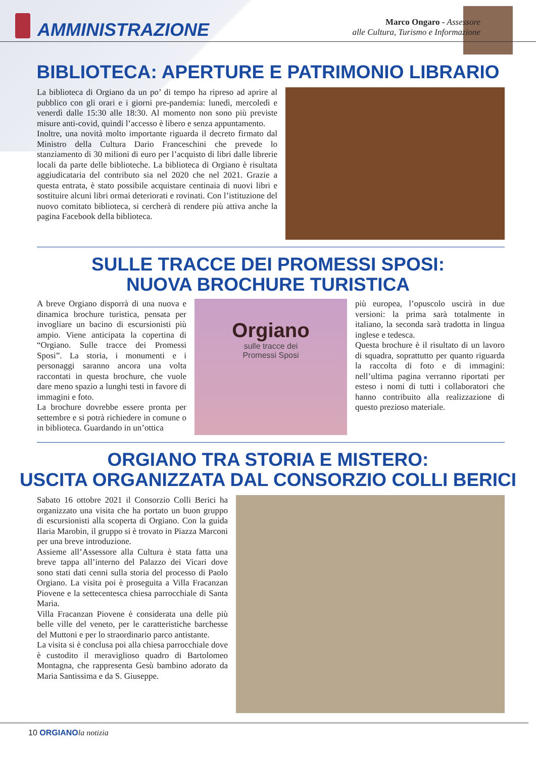AMMINISTRAZIONE
Marco Ongaro - Assessore
alle Cultura, Turismo e Informazione
BIBLIOTECA: APERTURE E PATRIMONIO LIBRARIO
La biblioteca di Orgiano da un po’ di tempo ha ripreso ad aprire al pubblico con gli orari e i giorni pre-pandemia: lunedì, mercoledì e venerdì dalle 15:30 alle 18:30. Al momento non sono più previste misure anti-covid, quindi l’accesso è libero e senza appuntamento.
Inoltre, una novità molto importante riguarda il decreto firmato dal Ministro della Cultura Dario Franceschini che prevede lo stanziamento di 30 milioni di euro per l’acquisto di libri dalle librerie locali da parte delle biblioteche. La biblioteca di Orgiano è risultata aggiudicataria del contributo sia nel 2020 che nel 2021. Grazie a questa entrata, è stato possibile acquistare centinaia di nuovi libri e sostituire alcuni libri ormai deteriorati e rovinati. Con l’istituzione del nuovo comitato biblioteca, si cercherà di rendere più attiva anche la pagina Facebook della biblioteca.
SULLE TRACCE DEI PROMESSI SPOSI:
NUOVA BROCHURE TURISTICA
A breve Orgiano disporrà di una nuova e dinamica brochure turistica, pensata per invogliare un bacino di escursionisti più ampio. Viene anticipata la copertina di “Orgiano. Sulle tracce dei Promessi Sposi”. La storia, i monumenti e i personaggi saranno ancora una volta raccontati in questa brochure, che vuole dare meno spazio a lunghi testi in favore di immagini e foto.
La brochure dovrebbe essere pronta per settembre e si potrà richiedere in comune o in biblioteca. Guardando in un’ottica
Orgiano
sulle tracce dei
Promessi Sposi
più europea, l’opuscolo uscirà in due versioni: la prima sarà totalmente in italiano, la seconda sarà tradotta in lingua inglese e tedesca.
Questa brochure è il risultato di un lavoro di squadra, soprattutto per quanto riguarda la raccolta di foto e di immagini: nell’ultima pagina verranno riportati per esteso i nomi di tutti i collaboratori che hanno contribuito alla realizzazione di questo prezioso materiale.
ORGIANO TRA STORIA E MISTERO:
USCITA ORGANIZZATA DAL CONSORZIO COLLI BERICI
Sabato 16 ottobre 2021 il Consorzio Colli Berici ha organizzato una visita che ha portato un buon gruppo di escursionisti alla scoperta di Orgiano. Con la guida Ilaria Marobin, il gruppo si è trovato in Piazza Marconi per una breve introduzione.
Assieme all’Assessore alla Cultura è stata fatta una breve tappa all’interno del Palazzo dei Vicari dove sono stati dati cenni sulla storia del processo di Paolo Orgiano. La visita poi è proseguita a Villa Fracanzan Piovene e la settecentesca chiesa parrocchiale di Santa Maria.
Villa Fracanzan Piovene è considerata una delle più belle ville del veneto, per le caratteristiche barchesse del Muttoni e per lo straordinario parco antistante.
La visita si è conclusa poi alla chiesa parrocchiale dove è custodito il meraviglioso quadro di Bartolomeo Montagna, che rappresenta Gesù bambino adorato da Maria Santissima e da S. Giuseppe.
10 ORGIANO la notizia